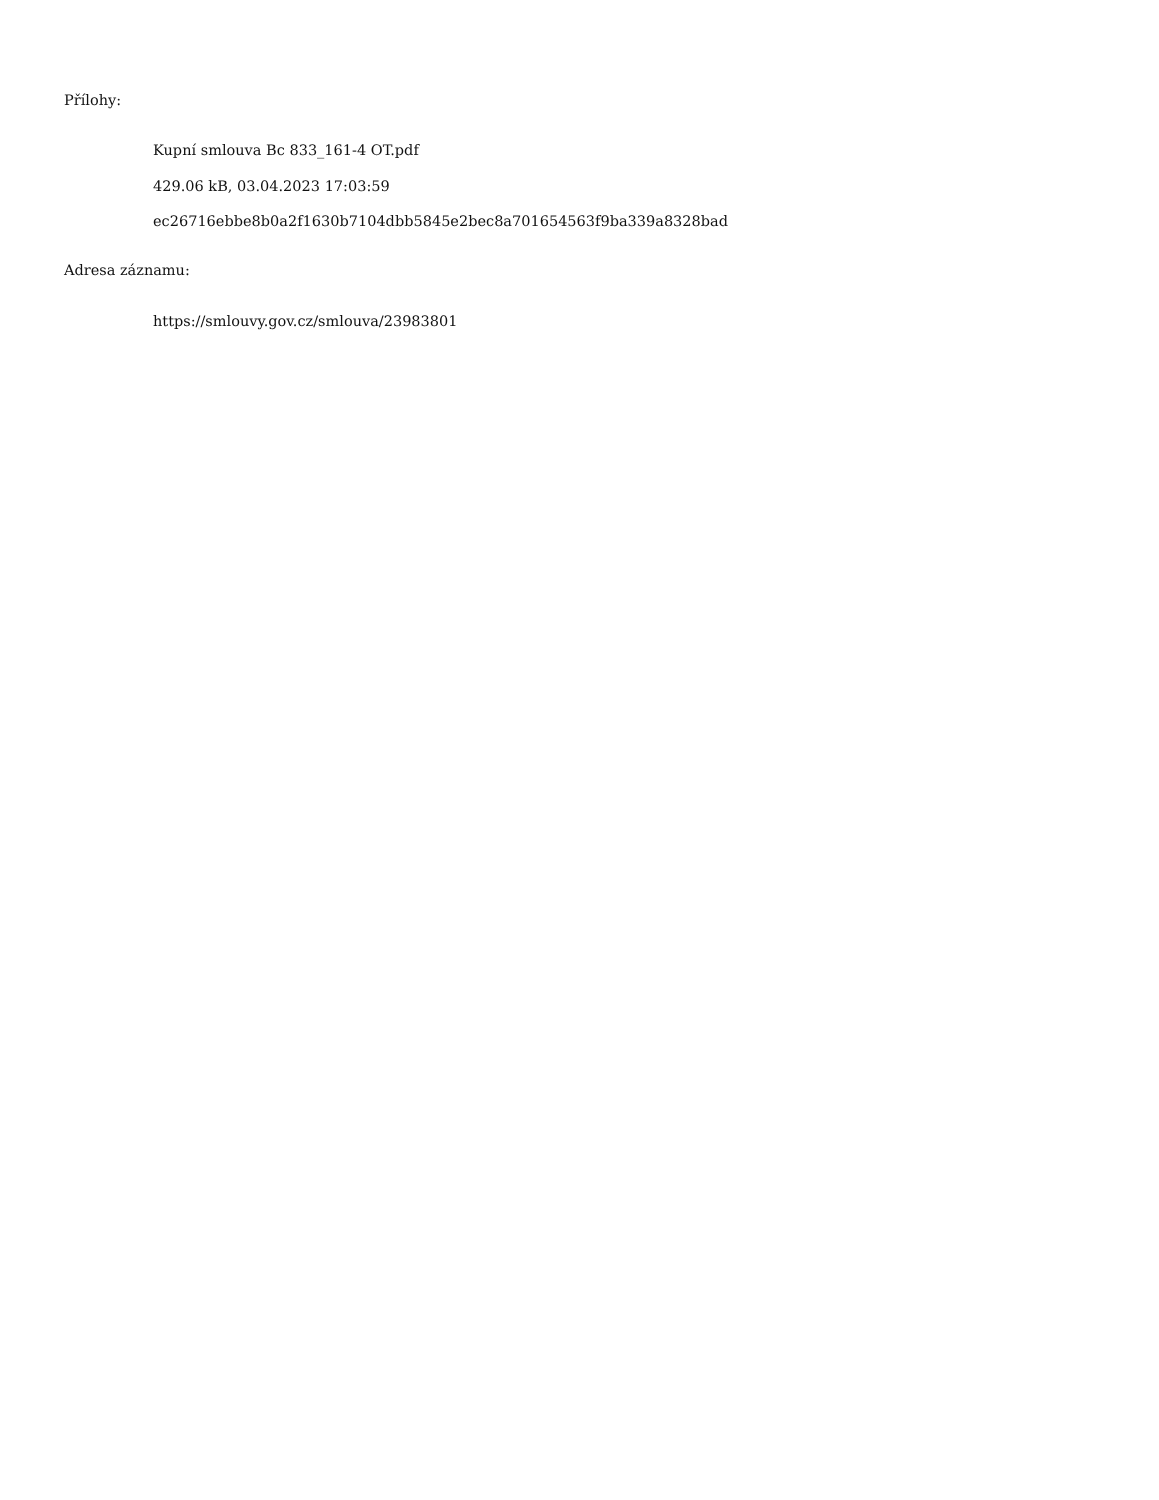Přílohy:
Kupní smlouva Bc 833_161-4 OT.pdf
429.06 kB, 03.04.2023 17:03:59
ec26716ebbe8b0a2f1630b7104dbb5845e2bec8a701654563f9ba339a8328bad
Adresa záznamu:
https://smlouvy.gov.cz/smlouva/23983801